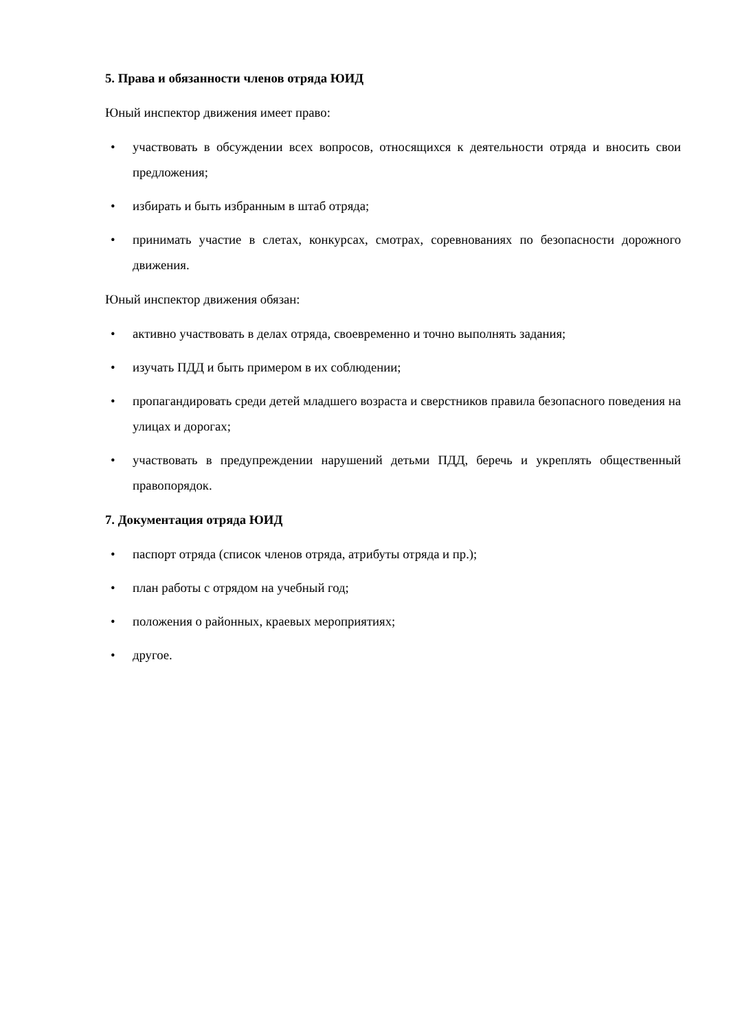5. Права и обязанности членов отряда ЮИД
Юный инспектор движения имеет право:
• участвовать в обсуждении всех вопросов, относящихся к деятельности отряда и вносить свои предложения;
• избирать и быть избранным в штаб отряда;
• принимать участие в слетах, конкурсах, смотрах, соревнованиях по безопасности дорожного движения.
Юный инспектор движения обязан:
• активно участвовать в делах отряда, своевременно и точно выполнять задания;
• изучать ПДД и быть примером в их соблюдении;
• пропагандировать среди детей младшего возраста и сверстников правила безопасного поведения на улицах и дорогах;
• участвовать в предупреждении нарушений детьми ПДД, беречь и укреплять общественный правопорядок.
7. Документация отряда ЮИД
• паспорт отряда (список членов отряда, атрибуты отряда и пр.);
• план работы с отрядом на учебный год;
• положения о районных, краевых мероприятиях;
• другое.